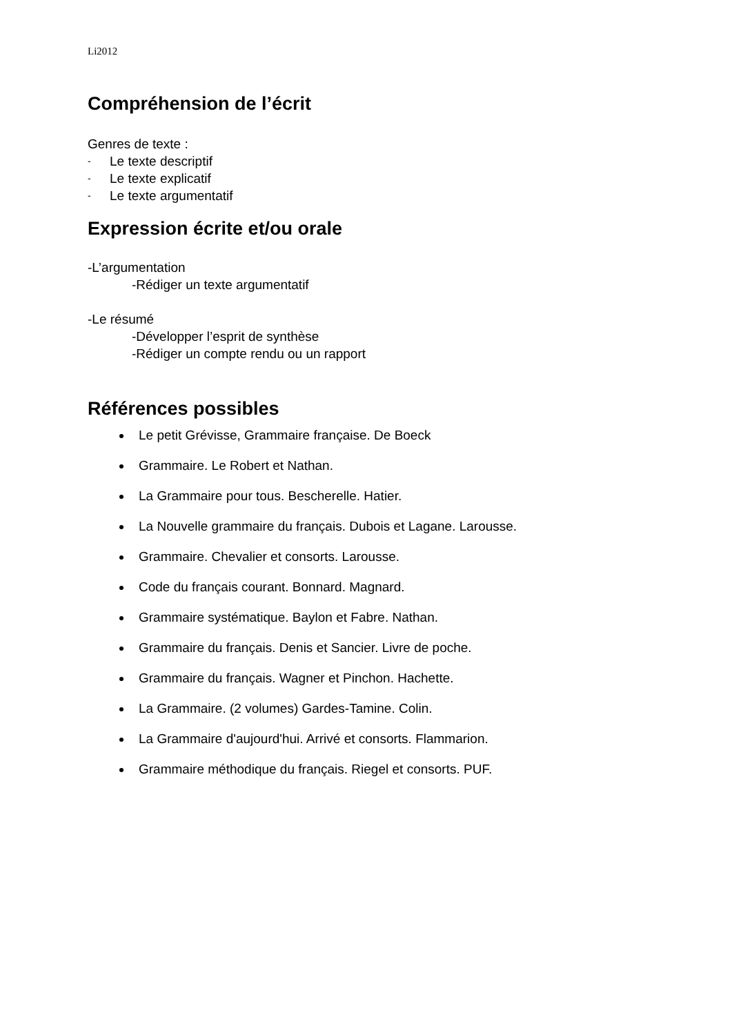Li2012
Compréhension de l’écrit
Genres de texte :
- Le texte descriptif
- Le texte explicatif
- Le texte argumentatif
Expression écrite et/ou orale
-L’argumentation
-Rédiger un texte argumentatif
-Le résumé
-Développer l’esprit de synthèse
-Rédiger un compte rendu ou un rapport
Références possibles
Le petit Grévisse, Grammaire française. De Boeck
Grammaire. Le Robert et Nathan.
La Grammaire pour tous. Bescherelle. Hatier.
La Nouvelle grammaire du français. Dubois et Lagane. Larousse.
Grammaire. Chevalier et consorts. Larousse.
Code du français courant. Bonnard. Magnard.
Grammaire systématique. Baylon et Fabre. Nathan.
Grammaire du français. Denis et Sancier. Livre de poche.
Grammaire du français. Wagner et Pinchon. Hachette.
La Grammaire. (2 volumes) Gardes-Tamine. Colin.
La Grammaire d'aujourd'hui. Arrivé et consorts. Flammarion.
Grammaire méthodique du français. Riegel et consorts. PUF.